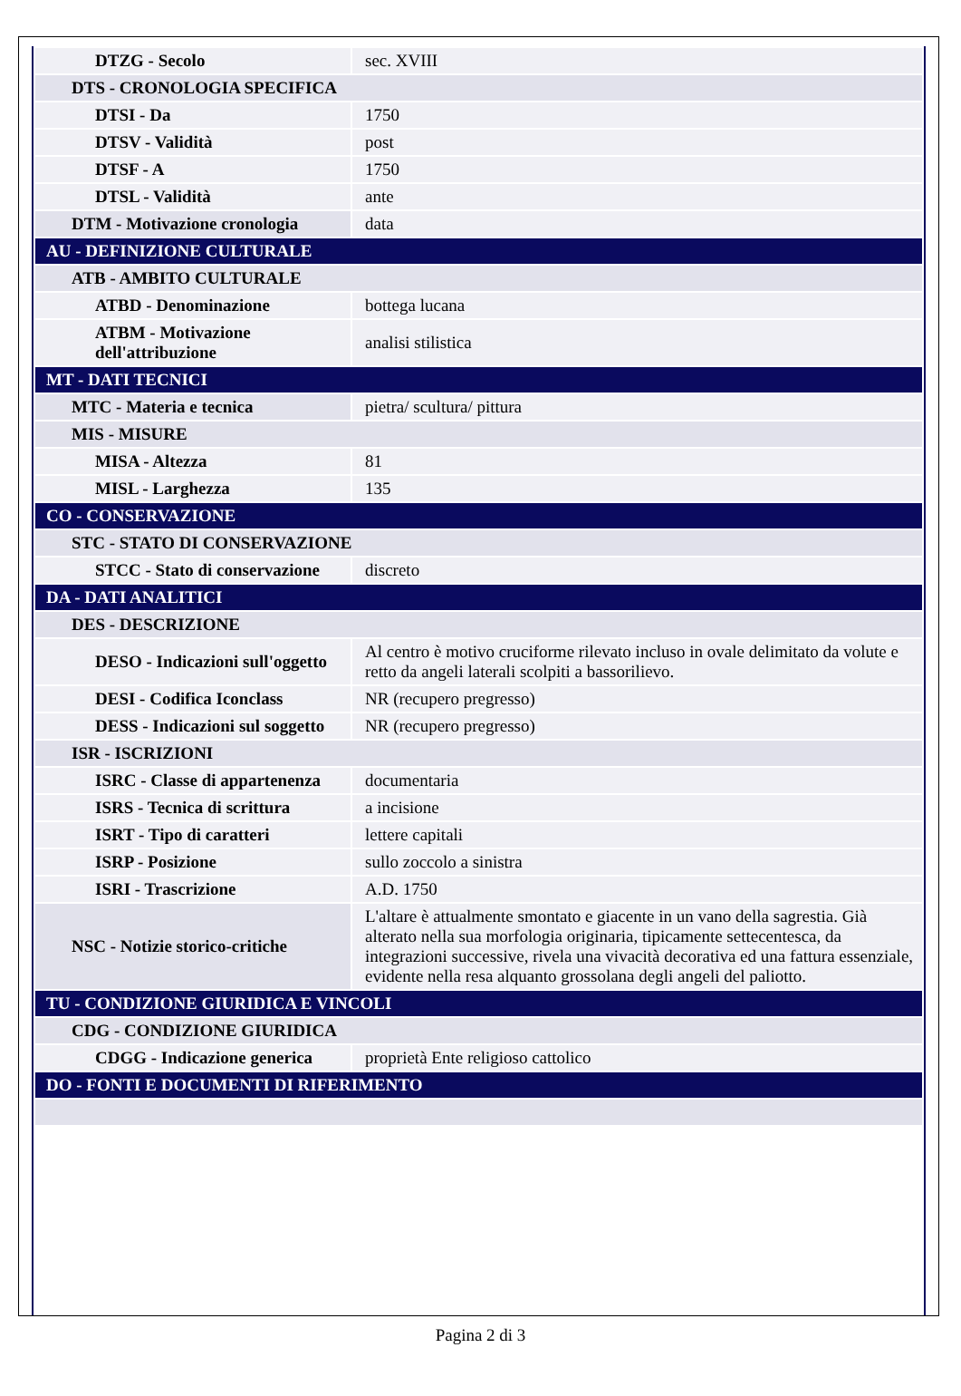| DTZG - Secolo | sec. XVIII |
| DTS - CRONOLOGIA SPECIFICA | |
| DTSI - Da | 1750 |
| DTSV - Validità | post |
| DTSF - A | 1750 |
| DTSL - Validità | ante |
| DTM - Motivazione cronologia | data |
| AU - DEFINIZIONE CULTURALE | |
| ATB - AMBITO CULTURALE | |
| ATBD - Denominazione | bottega lucana |
| ATBM - Motivazione dell'attribuzione | analisi stilistica |
| MT - DATI TECNICI | |
| MTC - Materia e tecnica | pietra/ scultura/ pittura |
| MIS - MISURE | |
| MISA - Altezza | 81 |
| MISL - Larghezza | 135 |
| CO - CONSERVAZIONE | |
| STC - STATO DI CONSERVAZIONE | |
| STCC - Stato di conservazione | discreto |
| DA - DATI ANALITICI | |
| DES - DESCRIZIONE | |
| DESO - Indicazioni sull'oggetto | Al centro è motivo cruciforme rilevato incluso in ovale delimitato da volute e retto da angeli laterali scolpiti a bassorilievo. |
| DESI - Codifica Iconclass | NR (recupero pregresso) |
| DESS - Indicazioni sul soggetto | NR (recupero pregresso) |
| ISR - ISCRIZIONI | |
| ISRC - Classe di appartenenza | documentaria |
| ISRS - Tecnica di scrittura | a incisione |
| ISRT - Tipo di caratteri | lettere capitali |
| ISRP - Posizione | sullo zoccolo a sinistra |
| ISRI - Trascrizione | A.D. 1750 |
| NSC - Notizie storico-critiche | L'altare è attualmente smontato e giacente in un vano della sagrestia. Già alterato nella sua morfologia originaria, tipicamente settecentesca, da integrazioni successive, rivela una vivacità decorativa ed una fattura essenziale, evidente nella resa alquanto grossolana degli angeli del paliotto. |
| TU - CONDIZIONE GIURIDICA E VINCOLI | |
| CDG - CONDIZIONE GIURIDICA | |
| CDGG - Indicazione generica | proprietà Ente religioso cattolico |
| DO - FONTI E DOCUMENTI DI RIFERIMENTO | |
Pagina 2 di 3